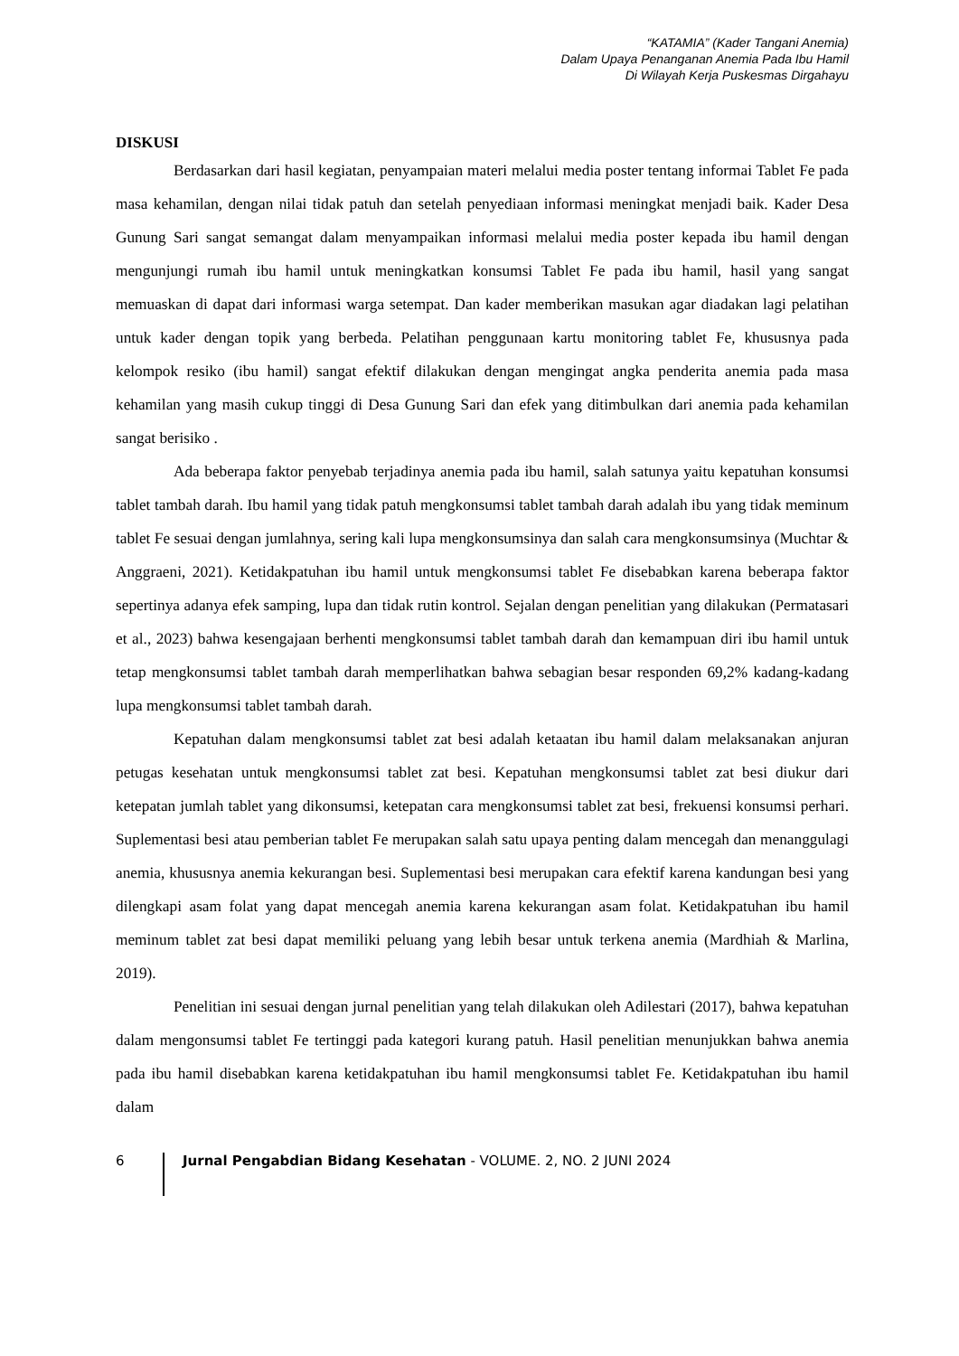“KATAMIA” (Kader Tangani Anemia)
Dalam Upaya Penanganan Anemia Pada Ibu Hamil
Di Wilayah Kerja Puskesmas Dirgahayu
DISKUSI
Berdasarkan dari hasil kegiatan, penyampaian materi melalui media poster tentang informai Tablet Fe pada masa kehamilan, dengan nilai tidak patuh dan setelah penyediaan informasi meningkat menjadi baik. Kader Desa Gunung Sari sangat semangat dalam menyampaikan informasi melalui media poster kepada ibu hamil dengan mengunjungi rumah ibu hamil untuk meningkatkan konsumsi Tablet Fe pada ibu hamil, hasil yang sangat memuaskan di dapat dari informasi warga setempat. Dan kader memberikan masukan agar diadakan lagi pelatihan untuk kader dengan topik yang berbeda. Pelatihan penggunaan kartu monitoring tablet Fe, khususnya pada kelompok resiko (ibu hamil) sangat efektif dilakukan dengan mengingat angka penderita anemia pada masa kehamilan yang masih cukup tinggi di Desa Gunung Sari dan efek yang ditimbulkan dari anemia pada kehamilan sangat berisiko .
Ada beberapa faktor penyebab terjadinya anemia pada ibu hamil, salah satunya yaitu kepatuhan konsumsi tablet tambah darah. Ibu hamil yang tidak patuh mengkonsumsi tablet tambah darah adalah ibu yang tidak meminum tablet Fe sesuai dengan jumlahnya, sering kali lupa mengkonsumsinya dan salah cara mengkonsumsinya (Muchtar & Anggraeni, 2021). Ketidakpatuhan ibu hamil untuk mengkonsumsi tablet Fe disebabkan karena beberapa faktor sepertinya adanya efek samping, lupa dan tidak rutin kontrol. Sejalan dengan penelitian yang dilakukan (Permatasari et al., 2023) bahwa kesengajaan berhenti mengkonsumsi tablet tambah darah dan kemampuan diri ibu hamil untuk tetap mengkonsumsi tablet tambah darah memperlihatkan bahwa sebagian besar responden 69,2% kadang-kadang lupa mengkonsumsi tablet tambah darah.
Kepatuhan dalam mengkonsumsi tablet zat besi adalah ketaatan ibu hamil dalam melaksanakan anjuran petugas kesehatan untuk mengkonsumsi tablet zat besi. Kepatuhan mengkonsumsi tablet zat besi diukur dari ketepatan jumlah tablet yang dikonsumsi, ketepatan cara mengkonsumsi tablet zat besi, frekuensi konsumsi perhari. Suplementasi besi atau pemberian tablet Fe merupakan salah satu upaya penting dalam mencegah dan menanggulagi anemia, khususnya anemia kekurangan besi. Suplementasi besi merupakan cara efektif karena kandungan besi yang dilengkapi asam folat yang dapat mencegah anemia karena kekurangan asam folat. Ketidakpatuhan ibu hamil meminum tablet zat besi dapat memiliki peluang yang lebih besar untuk terkena anemia (Mardhiah & Marlina, 2019).
Penelitian ini sesuai dengan jurnal penelitian yang telah dilakukan oleh Adilestari (2017), bahwa kepatuhan dalam mengonsumsi tablet Fe tertinggi pada kategori kurang patuh. Hasil penelitian menunjukkan bahwa anemia pada ibu hamil disebabkan karena ketidakpatuhan ibu hamil mengkonsumsi tablet Fe. Ketidakpatuhan ibu hamil dalam
6 Jurnal Pengabdian Bidang Kesehatan - VOLUME. 2, NO. 2 JUNI 2024